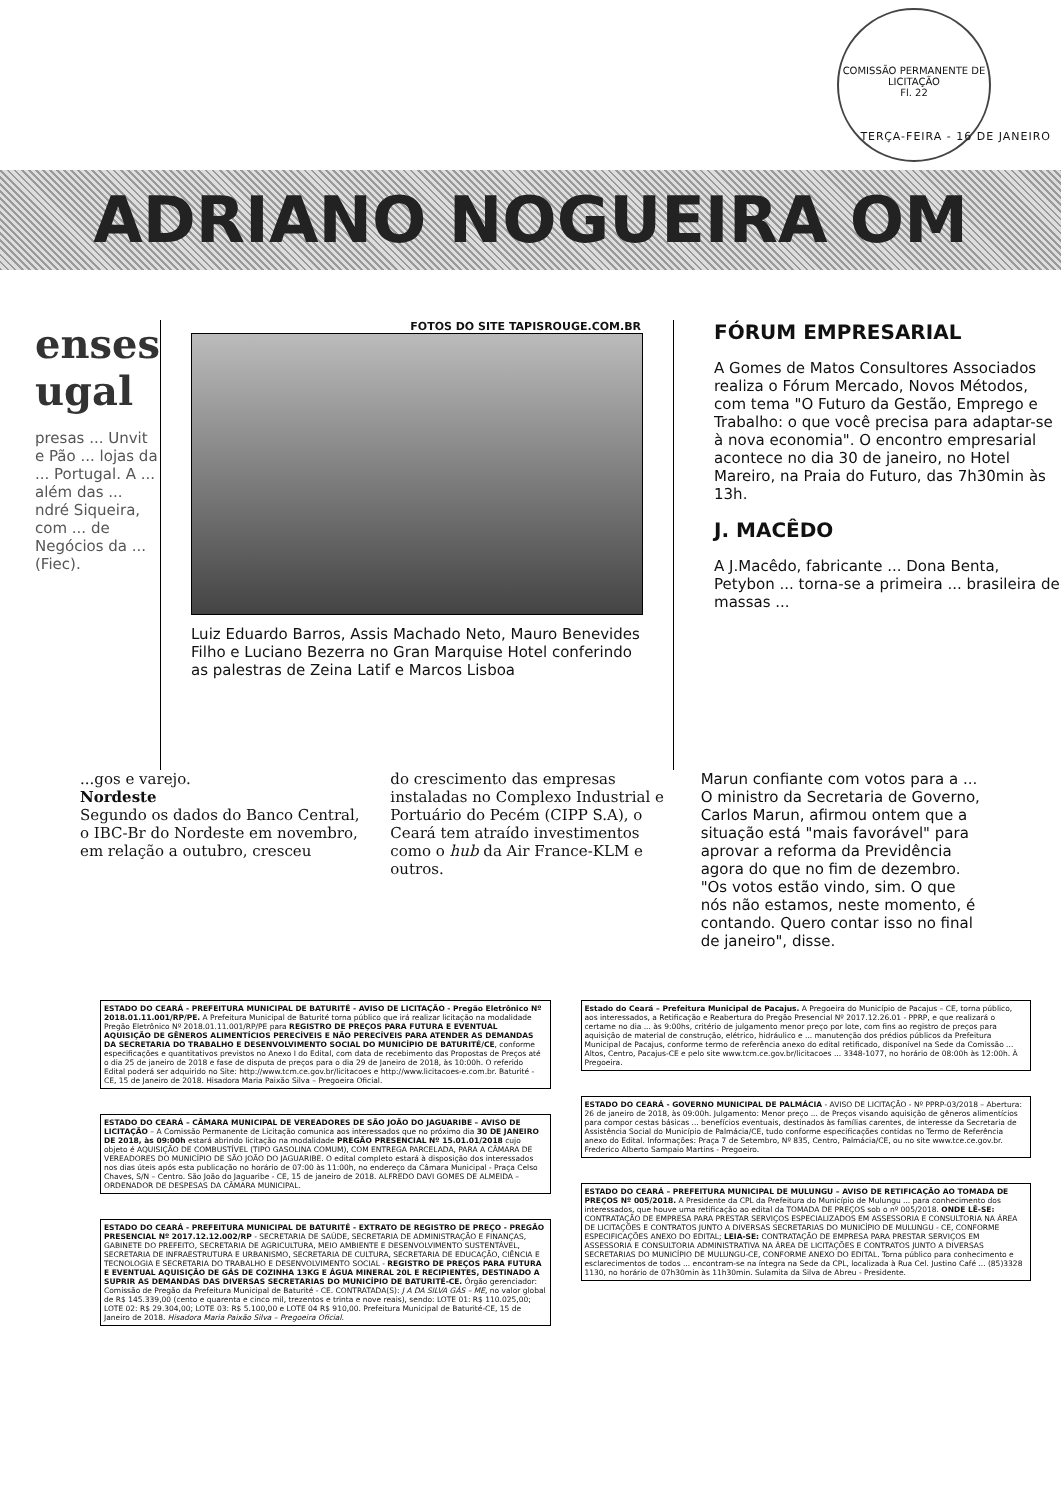COMISSÃO PERMANENTE DE LICITAÇÃO
Fl. 22
TERÇA-FEIRA - 16 DE JANEIRO
ADRIANO NOGUEIRA OM
enses
ugal
presas ... Unvit e Pão ... lojas da ... Portugal. A ... além das ... ndré Siqueira, com ... de Negócios da ... (Fiec).
FOTOS DO SITE TAPISROUGE.COM.BR
Luiz Eduardo Barros, Assis Machado Neto, Mauro Benevides Filho e Luciano Bezerra no Gran Marquise Hotel conferindo as palestras de Zeina Latif e Marcos Lisboa
FÓRUM EMPRESARIAL
A Gomes de Matos Consultores Associados realiza o Fórum Mercado, Novos Métodos, com tema "O Futuro da Gestão, Emprego e Trabalho: o que você precisa para adaptar-se à nova economia". O encontro empresarial acontece no dia 30 de janeiro, no Hotel Mareiro, na Praia do Futuro, das 7h30min às 13h.
J. MACÊDO
A J.Macêdo, fabricante ... Dona Benta, Petybon ... torna-se a primeira ... brasileira de massas ...
...gos e varejo.
Nordeste
Segundo os dados do Banco Central, o IBC-Br do Nordeste em novembro, em relação a outubro, cresceu
do crescimento das empresas instaladas no Complexo Industrial e Portuário do Pecém (CIPP S.A), o Ceará tem atraído investimentos como o hub da Air France-KLM e outros.
Marun confiante com votos para a ...
O ministro da Secretaria de Governo, Carlos Marun, afirmou ontem que a situação está "mais favorável" para aprovar a reforma da Previdência agora do que no fim de dezembro. "Os votos estão vindo, sim. O que nós não estamos, neste momento, é contando. Quero contar isso no final de janeiro", disse.
ESTADO DO CEARÁ - PREFEITURA MUNICIPAL DE BATURITÉ - AVISO DE LICITAÇÃO - Pregão Eletrônico Nº 2018.01.11.001/RP/PE. A Prefeitura Municipal de Baturité torna público que irá realizar licitação na modalidade Pregão Eletrônico Nº 2018.01.11.001/RP/PE para REGISTRO DE PREÇOS PARA FUTURA E EVENTUAL AQUISIÇÃO DE GÊNEROS ALIMENTÍCIOS PERECÍVEIS E NÃO PERECÍVEIS PARA ATENDER AS DEMANDAS DA SECRETARIA DO TRABALHO E DESENVOLVIMENTO SOCIAL DO MUNICÍPIO DE BATURITÉ/CE, conforme especificações e quantitativos previstos no Anexo I do Edital, com data de recebimento das Propostas de Preços até o dia 25 de janeiro de 2018 e fase de disputa de preços para o dia 29 de Janeiro de 2018, às 10:00h. O referido Edital poderá ser adquirido no Site: http://www.tcm.ce.gov.br/licitacoes e http://www.licitacoes-e.com.br. Baturité - CE, 15 de Janeiro de 2018. Hisadora Maria Paixão Silva – Pregoeira Oficial.
ESTADO DO CEARÁ – CÂMARA MUNICIPAL DE VEREADORES DE SÃO JOÃO DO JAGUARIBE – AVISO DE LICITAÇÃO – A Comissão Permanente de Licitação comunica aos interessados que no próximo dia 30 DE JANEIRO DE 2018, às 09:00h estará abrindo licitação na modalidade PREGÃO PRESENCIAL Nº 15.01.01/2018 cujo objeto é AQUISIÇÃO DE COMBUSTÍVEL (TIPO GASOLINA COMUM), COM ENTREGA PARCELADA, PARA A CÂMARA DE VEREADORES DO MUNICÍPIO DE SÃO JOÃO DO JAGUARIBE. O edital completo estará à disposição dos interessados nos dias úteis após esta publicação no horário de 07:00 às 11:00h, no endereço da Câmara Municipal - Praça Celso Chaves, S/N – Centro. São João do Jaguaribe - CE, 15 de janeiro de 2018. ALFREDO DAVI GOMES DE ALMEIDA – ORDENADOR DE DESPESAS DA CÂMARA MUNICIPAL.
ESTADO DO CEARÁ - PREFEITURA MUNICIPAL DE BATURITÉ - EXTRATO DE REGISTRO DE PREÇO - PREGÃO PRESENCIAL Nº 2017.12.12.002/RP - SECRETARIA DE SAÚDE, SECRETARIA DE ADMINISTRAÇÃO E FINANÇAS, GABINETE DO PREFEITO, SECRETARIA DE AGRICULTURA, MEIO AMBIENTE E DESENVOLVIMENTO SUSTENTÁVEL, SECRETARIA DE INFRAESTRUTURA E URBANISMO, SECRETARIA DE CULTURA, SECRETARIA DE EDUCAÇÃO, CIÊNCIA E TECNOLOGIA E SECRETARIA DO TRABALHO E DESENVOLVIMENTO SOCIAL - REGISTRO DE PREÇOS PARA FUTURA E EVENTUAL AQUISIÇÃO DE GÁS DE COZINHA 13KG E ÁGUA MINERAL 20L E RECIPIENTES, DESTINADO A SUPRIR AS DEMANDAS DAS DIVERSAS SECRETARIAS DO MUNICÍPIO DE BATURITÉ-CE. Órgão gerenciador: Comissão de Pregão da Prefeitura Municipal de Baturité - CE. CONTRATADA(S): J A DA SILVA GÁS – ME, no valor global de R$ 145.339,00 (cento e quarenta e cinco mil, trezentos e trinta e nove reais), sendo: LOTE 01: R$ 110.025,00; LOTE 02: R$ 29.304,00; LOTE 03: R$ 5.100,00 e LOTE 04 R$ 910,00. Prefeitura Municipal de Baturité-CE, 15 de Janeiro de 2018. Hisadora Maria Paixão Silva – Pregoeira Oficial.
Estado do Ceará – Prefeitura Municipal de Pacajus. A Pregoeira do Município de Pacajus – CE, torna público, aos interessados, a Retificação e Reabertura do Pregão Presencial Nº 2017.12.26.01 - PPRP, e que realizará o certame no dia ... às 9:00hs, critério de julgamento menor preço por lote, com fins ao registro de preços para aquisição de material de construção, elétrico, hidráulico e ... manutenção dos prédios públicos da Prefeitura Municipal de Pacajus, conforme termo de referência anexo do edital retificado, disponível na Sede da Comissão ... Altos, Centro, Pacajus-CE e pelo site www.tcm.ce.gov.br/licitacoes ... 3348-1077, no horário de 08:00h às 12:00h. À Pregoeira.
ESTADO DO CEARÁ - GOVERNO MUNICIPAL DE PALMÁCIA - AVISO DE LICITAÇÃO - Nº PPRP-03/2018 – Abertura: 26 de janeiro de 2018, às 09:00h. Julgamento: Menor preço ... de Preços visando aquisição de gêneros alimentícios para compor cestas básicas ... benefícios eventuais, destinados às famílias carentes, de interesse da Secretaria de Assistência Social do Município de Palmácia/CE, tudo conforme especificações contidas no Termo de Referência anexo do Edital. Informações: Praça 7 de Setembro, Nº 835, Centro, Palmácia/CE, ou no site www.tce.ce.gov.br. Frederico Alberto Sampaio Martins - Pregoeiro.
ESTADO DO CEARÁ – PREFEITURA MUNICIPAL DE MULUNGU – AVISO DE RETIFICAÇÃO AO TOMADA DE PREÇOS Nº 005/2018. A Presidente da CPL da Prefeitura do Município de Mulungu ... para conhecimento dos interessados, que houve uma retificação ao edital da TOMADA DE PREÇOS sob o nº 005/2018. ONDE LÊ-SE: CONTRATAÇÃO DE EMPRESA PARA PRESTAR SERVIÇOS ESPECIALIZADOS EM ASSESSORIA E CONSULTORIA NA ÁREA DE LICITAÇÕES E CONTRATOS JUNTO A DIVERSAS SECRETARIAS DO MUNICÍPIO DE MULUNGU - CE, CONFORME ESPECIFICAÇÕES ANEXO DO EDITAL; LEIA-SE: CONTRATAÇÃO DE EMPRESA PARA PRESTAR SERVIÇOS EM ASSESSORIA E CONSULTORIA ADMINISTRATIVA NA ÁREA DE LICITAÇÕES E CONTRATOS JUNTO A DIVERSAS SECRETARIAS DO MUNICÍPIO DE MULUNGU-CE, CONFORME ANEXO DO EDITAL. Torna público para conhecimento e esclarecimentos de todos ... encontram-se na íntegra na Sede da CPL, localizada à Rua Cel. Justino Café ... (85)3328 1130, no horário de 07h30min às 11h30min. Sulamita da Silva de Abreu - Presidente.